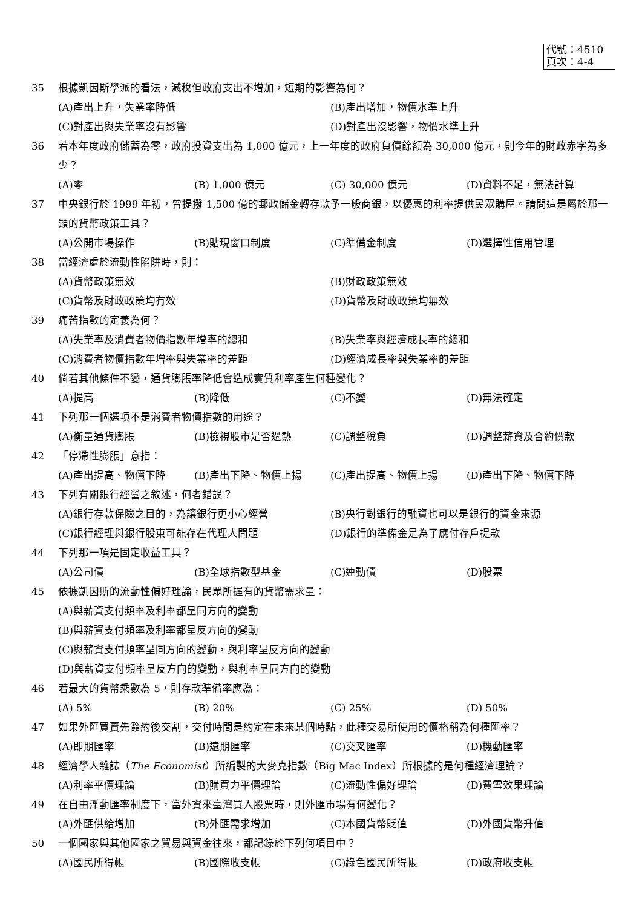代號：4510
頁次：4-4
35 根據凱因斯學派的看法，減稅但政府支出不增加，短期的影響為何？
(A)產出上升，失業率降低 (B)產出增加，物價水準上升
(C)對產出與失業率沒有影響 (D)對產出沒影響，物價水準上升
36 若本年度政府儲蓄為零，政府投資支出為 1,000 億元，上一年度的政府負債餘額為 30,000 億元，則今年的財政赤字為多少？
(A)零 (B) 1,000 億元 (C) 30,000 億元 (D)資料不足，無法計算
37 中央銀行於 1999 年初，曾提撥 1,500 億的郵政儲金轉存款予一般商銀，以優惠的利率提供民眾購屋。請問這是屬於那一類的貨幣政策工具？
(A)公開市場操作 (B)貼現窗口制度 (C)準備金制度 (D)選擇性信用管理
38 當經濟處於流動性陷阱時，則：
(A)貨幣政策無效 (B)財政政策無效
(C)貨幣及財政政策均有效 (D)貨幣及財政政策均無效
39 痛苦指數的定義為何？
(A)失業率及消費者物價指數年增率的總和 (B)失業率與經濟成長率的總和
(C)消費者物價指數年增率與失業率的差距 (D)經濟成長率與失業率的差距
40 倘若其他條件不變，通貨膨脹率降低會造成實質利率產生何種變化？
(A)提高 (B)降低 (C)不變 (D)無法確定
41 下列那一個選項不是消費者物價指數的用途？
(A)衡量通貨膨脹 (B)檢視股市是否過熱 (C)調整稅負 (D)調整薪資及合約價款
42 「停滯性膨脹」意指：
(A)產出提高、物價下降 (B)產出下降、物價上揚 (C)產出提高、物價上揚 (D)產出下降、物價下降
43 下列有關銀行經營之敘述，何者錯誤？
(A)銀行存款保險之目的，為讓銀行更小心經營 (B)央行對銀行的融資也可以是銀行的資金來源
(C)銀行經理與銀行股東可能存在代理人問題 (D)銀行的準備金是為了應付存戶提款
44 下列那一項是固定收益工具？
(A)公司債 (B)全球指數型基金 (C)連動債 (D)股票
45 依據凱因斯的流動性偏好理論，民眾所握有的貨幣需求量：
(A)與薪資支付頻率及利率都呈同方向的變動
(B)與薪資支付頻率及利率都呈反方向的變動
(C)與薪資支付頻率呈同方向的變動，與利率呈反方向的變動
(D)與薪資支付頻率呈反方向的變動，與利率呈同方向的變動
46 若最大的貨幣乘數為 5，則存款準備率應為：
(A) 5% (B) 20% (C) 25% (D) 50%
47 如果外匯買賣先簽約後交割，交付時間是約定在未來某個時點，此種交易所使用的價格稱為何種匯率？
(A)即期匯率 (B)遠期匯率 (C)交叉匯率 (D)機動匯率
48 經濟學人雜誌（The Economist）所編製的大麥克指數（Big Mac Index）所根據的是何種經濟理論？
(A)利率平價理論 (B)購買力平價理論 (C)流動性偏好理論 (D)費雪效果理論
49 在自由浮動匯率制度下，當外資來臺灣買入股票時，則外匯市場有何變化？
(A)外匯供給增加 (B)外匯需求增加 (C)本國貨幣貶值 (D)外國貨幣升值
50 一個國家與其他國家之貿易與資金往來，都記錄於下列何項目中？
(A)國民所得帳 (B)國際收支帳 (C)綠色國民所得帳 (D)政府收支帳